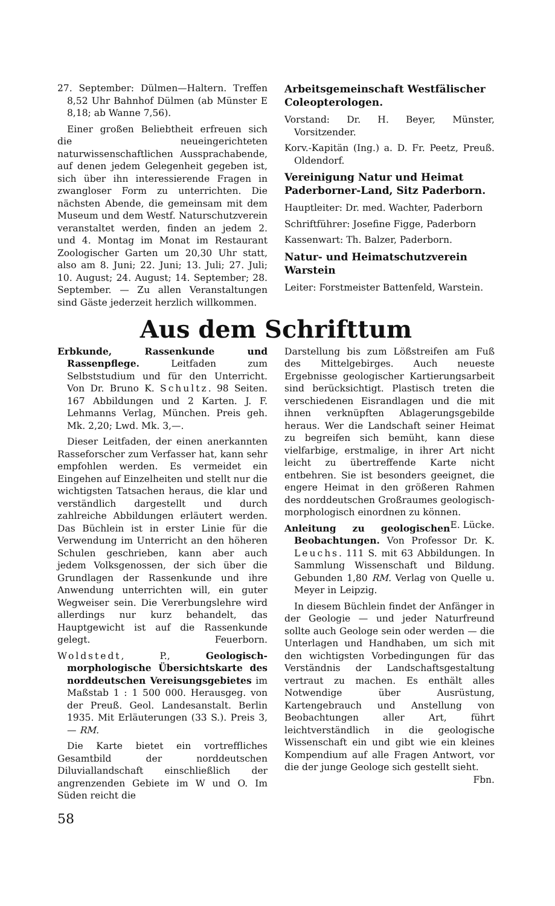27. September: Dülmen—Haltern. Treffen 8,52 Uhr Bahnhof Dülmen (ab Münster E 8,18; ab Wanne 7,56).
Einer großen Beliebtheit erfreuen sich die neueingerichteten naturwissenschaftlichen Aussprachabende, auf denen jedem Gelegenheit gegeben ist, sich über ihn interessierende Fragen in zwangloser Form zu unterrichten. Die nächsten Abende, die gemeinsam mit dem Museum und dem Westf. Naturschutzverein veranstaltet werden, finden an jedem 2. und 4. Montag im Monat im Restaurant Zoologischer Garten um 20,30 Uhr statt, also am 8. Juni; 22. Juni; 13. Juli; 27. Juli; 10. August; 24. August; 14. September; 28. September. — Zu allen Veranstaltungen sind Gäste jederzeit herzlich willkommen.
Arbeitsgemeinschaft Westfälischer Coleopterologen.
Vorstand: Dr. H. Beyer, Münster, Vorsitzender.
Korv.-Kapitän (Ing.) a. D. Fr. Peetz, Preuß. Oldendorf.
Vereinigung Natur und Heimat Paderborner-Land, Sitz Paderborn.
Hauptleiter: Dr. med. Wachter, Paderborn
Schriftführer: Josefine Figge, Paderborn
Kassenwart: Th. Balzer, Paderborn.
Natur- und Heimatschutzverein Warstein
Leiter: Forstmeister Battenfeld, Warstein.
Aus dem Schrifttum
Erbkunde, Rassenkunde und Rassenpflege. Leitfaden zum Selbststudium und für den Unterricht. Von Dr. Bruno K. Schultz. 98 Seiten. 167 Abbildungen und 2 Karten. J. F. Lehmanns Verlag, München. Preis geh. Mk. 2,20; Lwd. Mk. 3,—.
Dieser Leitfaden, der einen anerkannten Rasseforscher zum Verfasser hat, kann sehr empfohlen werden. Es vermeidet ein Eingehen auf Einzelheiten und stellt nur die wichtigsten Tatsachen heraus, die klar und verständlich dargestellt und durch zahlreiche Abbildungen erläutert werden. Das Büchlein ist in erster Linie für die Verwendung im Unterricht an den höheren Schulen geschrieben, kann aber auch jedem Volksgenossen, der sich über die Grundlagen der Rassenkunde und ihre Anwendung unterrichten will, ein guter Wegweiser sein. Die Vererbungslehre wird allerdings nur kurz behandelt, das Hauptgewicht ist auf die Rassenkunde gelegt. Feuerborn.
Woldstedt, P., Geologisch-morphologische Übersichtskarte des norddeutschen Vereisungsgebietes im Maßstab 1 : 1 500 000. Herausgeg. von der Preuß. Geol. Landesanstalt. Berlin 1935. Mit Erläuterungen (33 S.). Preis 3,— RM.
Die Karte bietet ein vortreffliches Gesamtbild der norddeutschen Diluviallandschaft einschließlich der angrenzenden Gebiete im W und O. Im Süden reicht die
58
Darstellung bis zum Lößstreifen am Fuß des Mittelgebirges. Auch neueste Ergebnisse geologischer Kartierungsarbeit sind berücksichtigt. Plastisch treten die verschiedenen Eisrandlagen und die mit ihnen verknüpften Ablagerungsgebilde heraus. Wer die Landschaft seiner Heimat zu begreifen sich bemüht, kann diese vielfarbige, erstmalige, in ihrer Art nicht leicht zu übertreffende Karte nicht entbehren. Sie ist besonders geeignet, die engere Heimat in den größeren Rahmen des norddeutschen Großraumes geologisch-morphologisch einordnen zu können. E. Lücke.
Anleitung zu geologischen Beobachtungen. Von Professor Dr. K. Leuchs. 111 S. mit 63 Abbildungen. In Sammlung Wissenschaft und Bildung. Gebunden 1,80 RM. Verlag von Quelle u. Meyer in Leipzig.
In diesem Büchlein findet der Anfänger in der Geologie — und jeder Naturfreund sollte auch Geologe sein oder werden — die Unterlagen und Handhaben, um sich mit den wichtigsten Vorbedingungen für das Verständnis der Landschaftsgestaltung vertraut zu machen. Es enthält alles Notwendige über Ausrüstung, Kartengebrauch und Anstellung von Beobachtungen aller Art, führt leichtverständlich in die geologische Wissenschaft ein und gibt wie ein kleines Kompendium auf alle Fragen Antwort, vor die der junge Geologe sich gestellt sieht. Fbn.